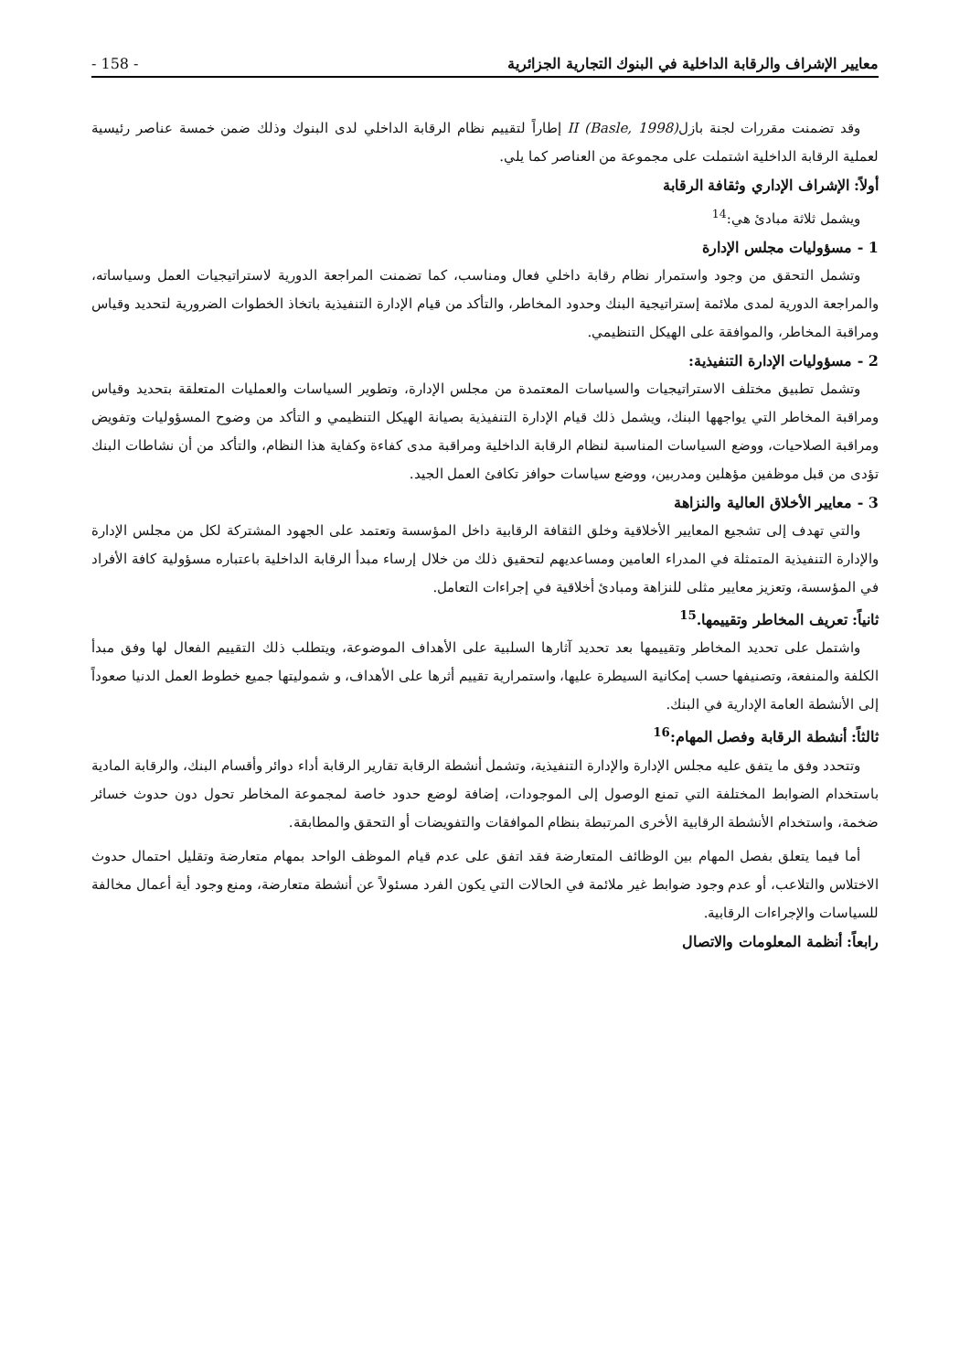معايير الإشراف والرقابة الداخلية في البنوك التجارية الجزائرية - 158 -
وقد تضمنت مقررات لجنة بازلII (Basle, 1998) إطاراً لتقييم نظام الرقابة الداخلي لدى البنوك وذلك ضمن خمسة عناصر رئيسية لعملية الرقابة الداخلية اشتملت على مجموعة من العناصر كما يلي.
أولاً: الإشراف الإداري وثقافة الرقابة
ويشمل ثلاثة مبادئ هي:<sup>14</sup>
1 - مسؤوليات مجلس الإدارة
وتشمل التحقق من وجود واستمرار نظام رقابة داخلي فعال ومناسب، كما تضمنت المراجعة الدورية لاستراتيجيات العمل وسياساته، والمراجعة الدورية لمدى ملائمة إستراتيجية البنك وحدود المخاطر، والتأكد من قيام الإدارة التنفيذية باتخاذ الخطوات الضرورية لتحديد وقياس ومراقبة المخاطر، والموافقة على الهيكل التنظيمي.
2 - مسؤوليات الإدارة التنفيذية:
وتشمل تطبيق مختلف الاستراتيجيات والسياسات المعتمدة من مجلس الإدارة، وتطوير السياسات والعمليات المتعلقة بتحديد وقياس ومراقبة المخاطر التي يواجهها البنك، ويشمل ذلك قيام الإدارة التنفيذية بصيانة الهيكل التنظيمي و التأكد من وضوح المسؤوليات وتفويض ومراقبة الصلاحيات، ووضع السياسات المناسبة لنظام الرقابة الداخلية ومراقبة مدى كفاءة وكفاية هذا النظام، والتأكد من أن نشاطات البنك تؤدى من قبل موظفين مؤهلين ومدربين، ووضع سياسات حوافز تكافئ العمل الجيد.
3 - معايير الأخلاق العالية والنزاهة
والتي تهدف إلى تشجيع المعايير الأخلاقية وخلق الثقافة الرقابية داخل المؤسسة وتعتمد على الجهود المشتركة لكل من مجلس الإدارة والإدارة التنفيذية المتمثلة في المدراء العامين ومساعديهم لتحقيق ذلك من خلال إرساء مبدأ الرقابة الداخلية باعتباره مسؤولية كافة الأفراد في المؤسسة، وتعزيز معايير مثلى للنزاهة ومبادئ أخلاقية في إجراءات التعامل.
ثانياً: تعريف المخاطر وتقييمها.<sup>15</sup>
واشتمل على تحديد المخاطر وتقييمها بعد تحديد آثارها السلبية على الأهداف الموضوعة، ويتطلب ذلك التقييم الفعال لها وفق مبدأ الكلفة والمنفعة، وتصنيفها حسب إمكانية السيطرة عليها، واستمرارية تقييم أثرها على الأهداف، و شموليتها جميع خطوط العمل الدنيا صعوداً إلى الأنشطة العامة الإدارية في البنك.
ثالثاً: أنشطة الرقابة وفصل المهام:<sup>16</sup>
وتتحدد وفق ما يتفق عليه مجلس الإدارة والإدارة التنفيذية، وتشمل أنشطة الرقابة تقارير الرقابة أداء دوائر وأقسام البنك، والرقابة المادية باستخدام الضوابط المختلفة التي تمنع الوصول إلى الموجودات، إضافة لوضع حدود خاصة لمجموعة المخاطر تحول دون حدوث خسائر ضخمة، واستخدام الأنشطة الرقابية الأخرى المرتبطة بنظام الموافقات والتفويضات أو التحقق والمطابقة.
أما فيما يتعلق بفصل المهام بين الوظائف المتعارضة فقد اتفق على عدم قيام الموظف الواحد بمهام متعارضة وتقليل احتمال حدوث الاختلاس والتلاعب، أو عدم وجود ضوابط غير ملائمة في الحالات التي يكون الفرد مسئولاً عن أنشطة متعارضة، ومنع وجود أية أعمال مخالفة للسياسات والإجراءات الرقابية.
رابعاً: أنظمة المعلومات والاتصال